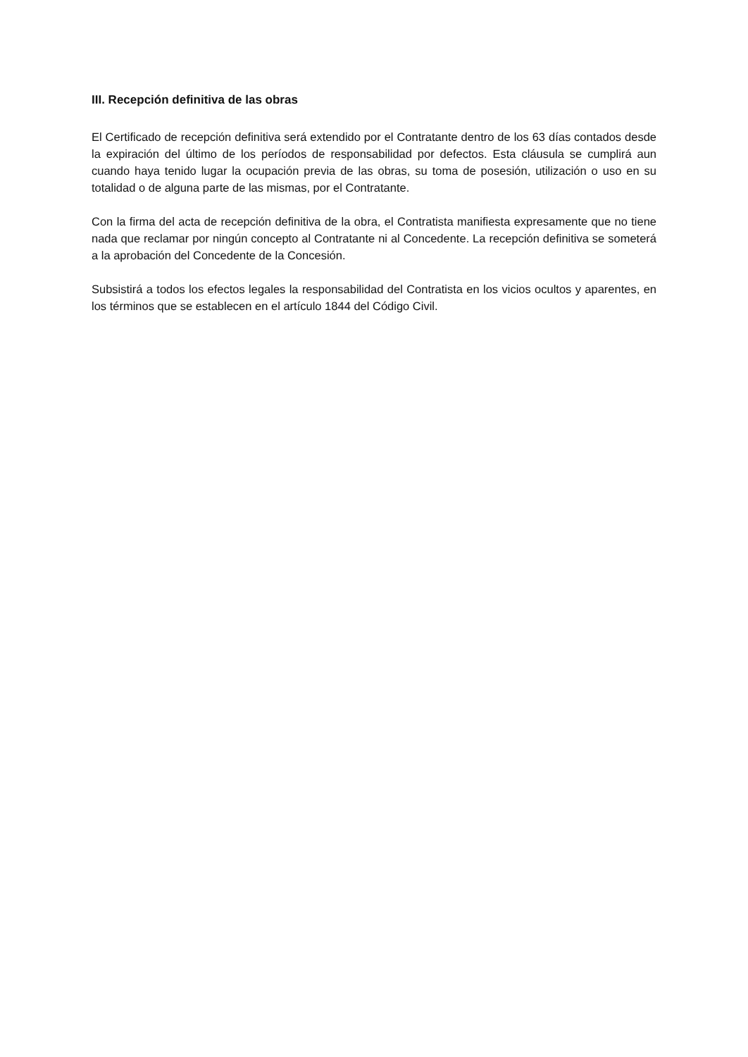III. Recepción definitiva de las obras
El Certificado de recepción definitiva será extendido por el Contratante dentro de los 63 días contados desde la expiración del último de los períodos de responsabilidad por defectos. Esta cláusula se cumplirá aun cuando haya tenido lugar la ocupación previa de las obras, su toma de posesión, utilización o uso en su totalidad o de alguna parte de las mismas, por el Contratante.
Con la firma del acta de recepción definitiva de la obra, el Contratista manifiesta expresamente que no tiene nada que reclamar por ningún concepto al Contratante ni al Concedente. La recepción definitiva se someterá a la aprobación del Concedente de la Concesión.
Subsistirá a todos los efectos legales la responsabilidad del Contratista en los vicios ocultos y aparentes, en los términos que se establecen en el artículo 1844 del Código Civil.